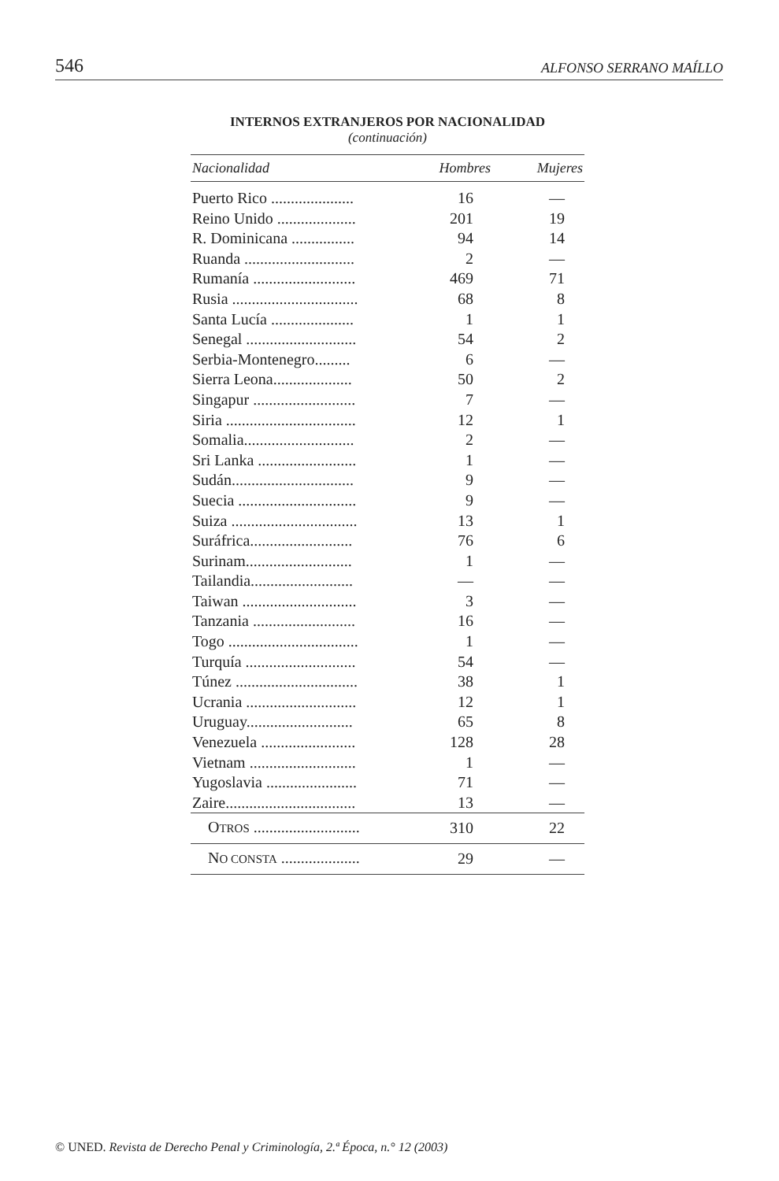546 ALFONSO SERRANO MAÍLLO
INTERNOS EXTRANJEROS POR NACIONALIDAD
(continuación)
| Nacionalidad | Hombres | Mujeres |
| --- | --- | --- |
| Puerto Rico ..................... | 16 | — |
| Reino Unido .................... | 201 | 19 |
| R. Dominicana ................ | 94 | 14 |
| Ruanda ............................ | 2 | — |
| Rumanía .......................... | 469 | 71 |
| Rusia ................................ | 68 | 8 |
| Santa Lucía ..................... | 1 | 1 |
| Senegal ............................ | 54 | 2 |
| Serbia-Montenegro......... | 6 | — |
| Sierra Leona.................... | 50 | 2 |
| Singapur .......................... | 7 | — |
| Siria ................................. | 12 | 1 |
| Somalia............................ | 2 | — |
| Sri Lanka ......................... | 1 | — |
| Sudán............................... | 9 | — |
| Suecia .............................. | 9 | — |
| Suiza ................................ | 13 | 1 |
| Suráfrica.......................... | 76 | 6 |
| Surinam........................... | 1 | — |
| Tailandia.......................... | — | — |
| Taiwan ............................. | 3 | — |
| Tanzania .......................... | 16 | — |
| Togo ................................. | 1 | — |
| Turquía ............................ | 54 | — |
| Túnez ............................... | 38 | 1 |
| Ucrania ............................ | 12 | 1 |
| Uruguay........................... | 65 | 8 |
| Venezuela ........................ | 128 | 28 |
| Vietnam ........................... | 1 | — |
| Yugoslavia ....................... | 71 | — |
| Zaire................................. | 13 | — |
| O TROS ........................... | 310 | 22 |
| N O CONSTA .................... | 29 | — |
© UNED. Revista de Derecho Penal y Criminología, 2.ª Época, n.° 12 (2003)